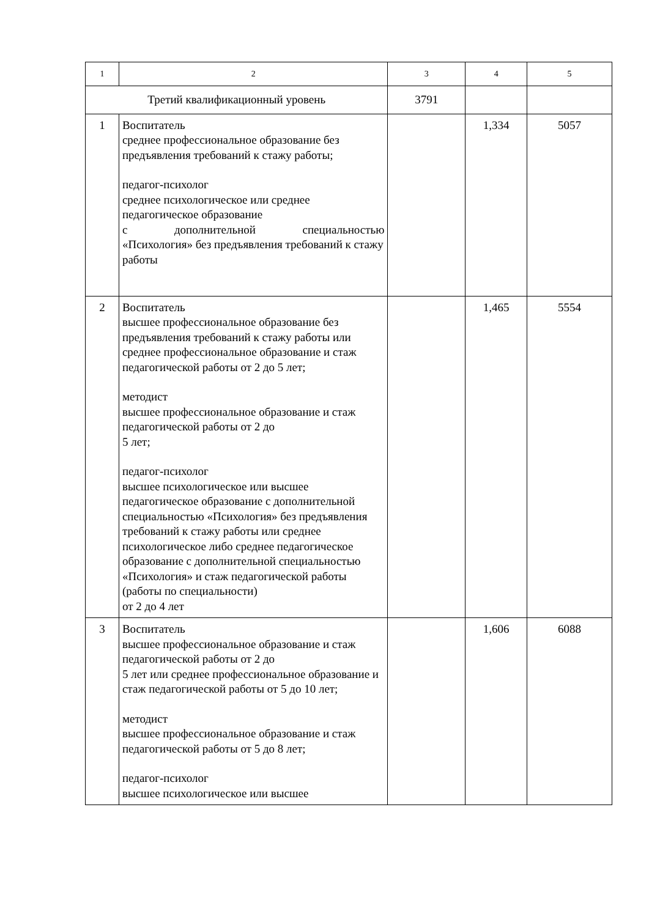| 1 | 2 | 3 | 4 | 5 |
| --- | --- | --- | --- | --- |
| Третий квалификационный уровень | | 3791 | | |
| 1 | Воспитатель среднее профессиональное образование без предъявления требований к стажу работы; педагог-психолог среднее психологическое или среднее педагогическое образование с дополнительной специальностью «Психология» без предъявления требований к стажу работы | | 1,334 | 5057 |
| 2 | Воспитатель высшее профессиональное образование без предъявления требований к стажу работы или среднее профессиональное образование и стаж педагогической работы от 2 до 5 лет; методист высшее профессиональное образование и стаж педагогической работы от 2 до 5 лет; педагог-психолог высшее психологическое или высшее педагогическое образование с дополнительной специальностью «Психология» без предъявления требований к стажу работы или среднее психологическое либо среднее педагогическое образование с дополнительной специальностью «Психология» и стаж педагогической работы (работы по специальности) от 2 до 4 лет | | 1,465 | 5554 |
| 3 | Воспитатель высшее профессиональное образование и стаж педагогической работы от 2 до 5 лет или среднее профессиональное образование и стаж педагогической работы от 5 до 10 лет; методист высшее профессиональное образование и стаж педагогической работы от 5 до 8 лет; педагог-психолог высшее психологическое или высшее | | 1,606 | 6088 |